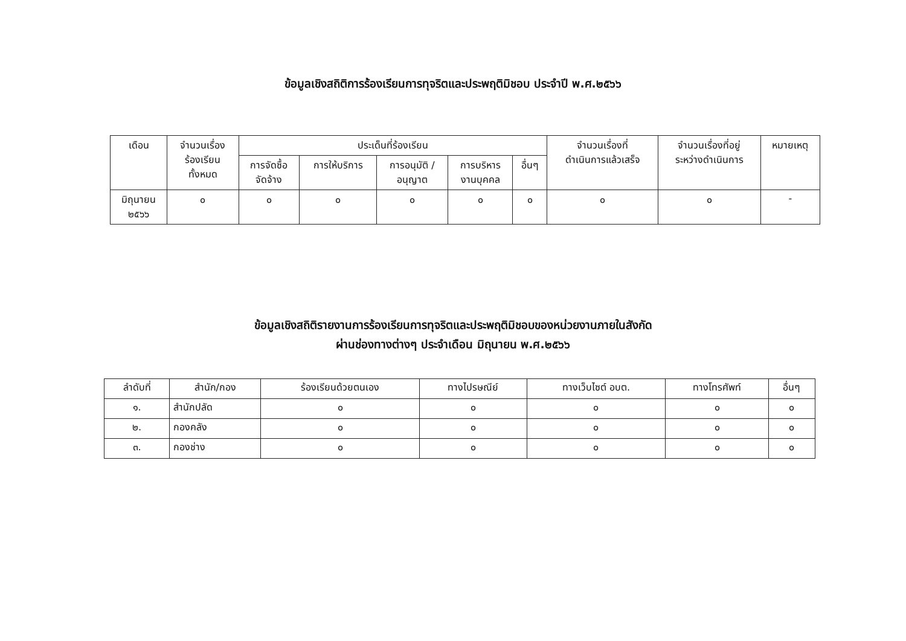ข้อมูลเชิงสถิติการร้องเรียนการทุจริตและประพฤติมิชอบ ประจำปี พ.ศ.๒๕๖๖
| เดือน | จำนวนเรื่อง ร้องเรียน ทั้งหมด | ประเด็นที่ร้องเรียน | | | | | จำนวนเรื่องที่ ดำเนินการแล้วเสร็จ | จำนวนเรื่องที่อยู่ ระหว่างดำเนินการ | หมายเหตุ |
| --- | --- | --- | --- | --- | --- | --- | --- | --- | --- |
| | | การจัดซื้อ จัดจ้าง | การให้บริการ | การอนุมัติ / อนุญาต | การบริหาร งานบุคคล | อื่นๆ | | | |
| มิถุนายน ๒๕๖๖ | ๐ | ๐ | ๐ | ๐ | ๐ | ๐ | ๐ | ๐ | - |
ข้อมูลเชิงสถิติรายงานการร้องเรียนการทุจริตและประพฤติมิชอบของหน่วยงานภายในสังกัด
ผ่านช่องทางต่างๆ ประจำเดือน มิถุนายน พ.ศ.๒๕๖๖
| ลำดับที่ | สำนัก/กอง | ร้องเรียนด้วยตนเอง | ทางไปรษณีย์ | ทางเว็บไซต์ อบต. | ทางโทรศัพท์ | อื่นๆ |
| --- | --- | --- | --- | --- | --- | --- |
| ๑. | สำนักปลัด | ๐ | ๐ | ๐ | ๐ | ๐ |
| ๒. | กองคลัง | ๐ | ๐ | ๐ | ๐ | ๐ |
| ๓. | กองช่าง | ๐ | ๐ | ๐ | ๐ | ๐ |